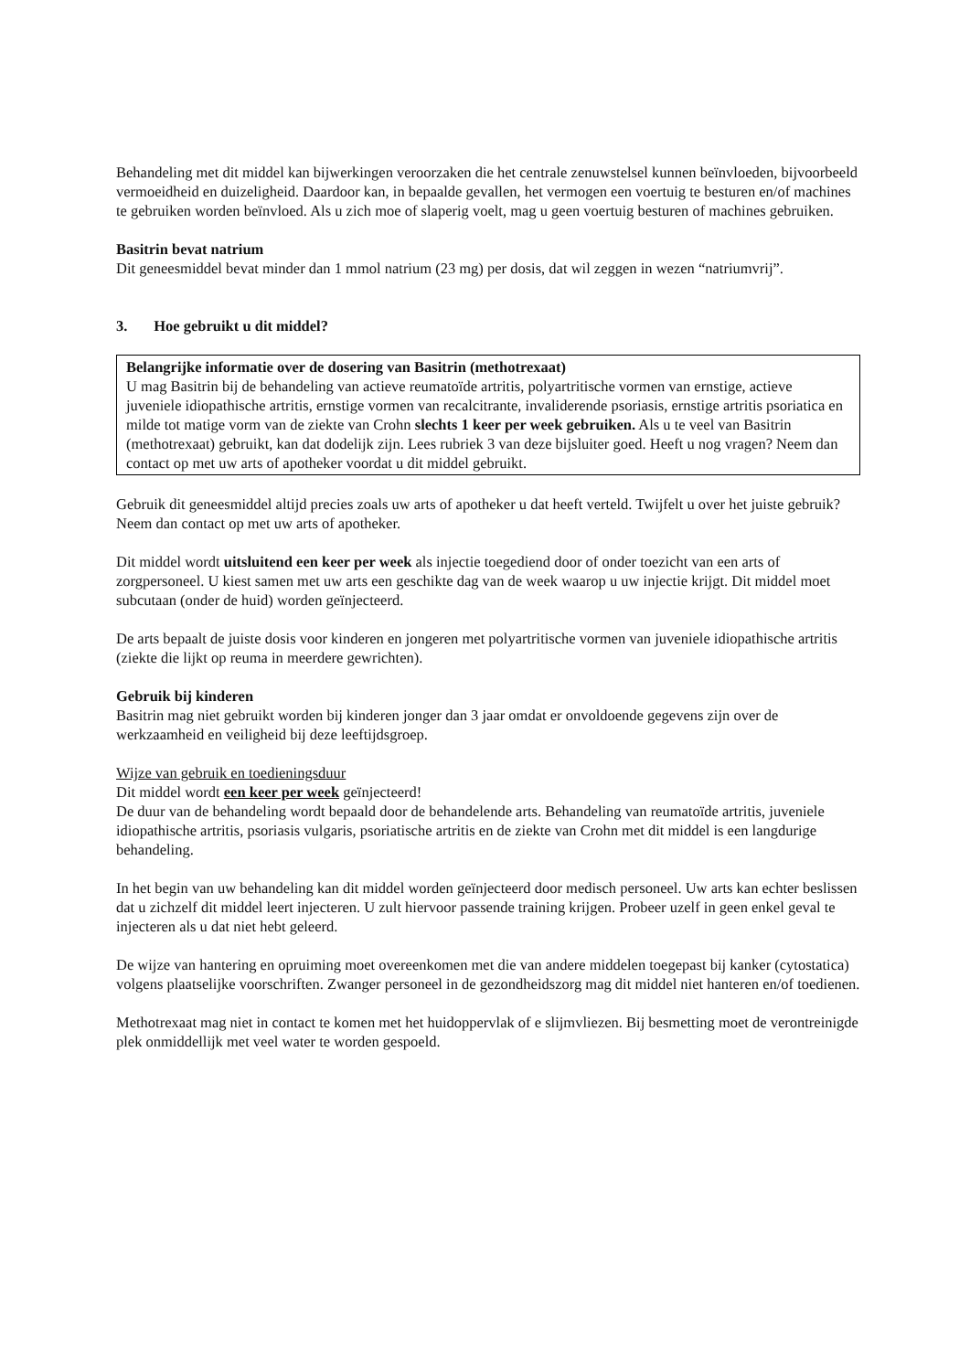Behandeling met dit middel kan bijwerkingen veroorzaken die het centrale zenuwstelsel kunnen beïnvloeden, bijvoorbeeld vermoeidheid en duizeligheid. Daardoor kan, in bepaalde gevallen, het vermogen een voertuig te besturen en/of machines te gebruiken worden beïnvloed. Als u zich moe of slaperig voelt, mag u geen voertuig besturen of machines gebruiken.
Basitrin bevat natrium
Dit geneesmiddel bevat minder dan 1 mmol natrium (23 mg) per dosis, dat wil zeggen in wezen “natriumvrij”.
3. Hoe gebruikt u dit middel?
Belangrijke informatie over de dosering van Basitrin (methotrexaat)
U mag Basitrin bij de behandeling van actieve reumatoïde artritis, polyartritische vormen van ernstige, actieve juveniele idiopathische artritis, ernstige vormen van recalcitrante, invaliderende psoriasis, ernstige artritis psoriatica en milde tot matige vorm van de ziekte van Crohn slechts 1 keer per week gebruiken. Als u te veel van Basitrin (methotrexaat) gebruikt, kan dat dodelijk zijn. Lees rubriek 3 van deze bijsluiter goed. Heeft u nog vragen? Neem dan contact op met uw arts of apotheker voordat u dit middel gebruikt.
Gebruik dit geneesmiddel altijd precies zoals uw arts of apotheker u dat heeft verteld. Twijfelt u over het juiste gebruik? Neem dan contact op met uw arts of apotheker.
Dit middel wordt uitsluitend een keer per week als injectie toegediend door of onder toezicht van een arts of zorgpersoneel. U kiest samen met uw arts een geschikte dag van de week waarop u uw injectie krijgt. Dit middel moet subcutaan (onder de huid) worden geïnjecteerd.
De arts bepaalt de juiste dosis voor kinderen en jongeren met polyartritische vormen van juveniele idiopathische artritis (ziekte die lijkt op reuma in meerdere gewrichten).
Gebruik bij kinderen
Basitrin mag niet gebruikt worden bij kinderen jonger dan 3 jaar omdat er onvoldoende gegevens zijn over de werkzaamheid en veiligheid bij deze leeftijdsgroep.
Wijze van gebruik en toedieningsduur
Dit middel wordt een keer per week geïnjecteerd!
De duur van de behandeling wordt bepaald door de behandelende arts. Behandeling van reumatoïde artritis, juveniele idiopathische artritis, psoriasis vulgaris, psoriatische artritis en de ziekte van Crohn met dit middel is een langdurige behandeling.
In het begin van uw behandeling kan dit middel worden geïnjecteerd door medisch personeel. Uw arts kan echter beslissen dat u zichzelf dit middel leert injecteren. U zult hiervoor passende training krijgen. Probeer uzelf in geen enkel geval te injecteren als u dat niet hebt geleerd.
De wijze van hantering en opruiming moet overeenkomen met die van andere middelen toegepast bij kanker (cytostatica) volgens plaatselijke voorschriften. Zwanger personeel in de gezondheidszorg mag dit middel niet hanteren en/of toedienen.
Methotrexaat mag niet in contact te komen met het huidoppervlak of e slijmvliezen. Bij besmetting moet de verontreinigde plek onmiddellijk met veel water te worden gespoeld.